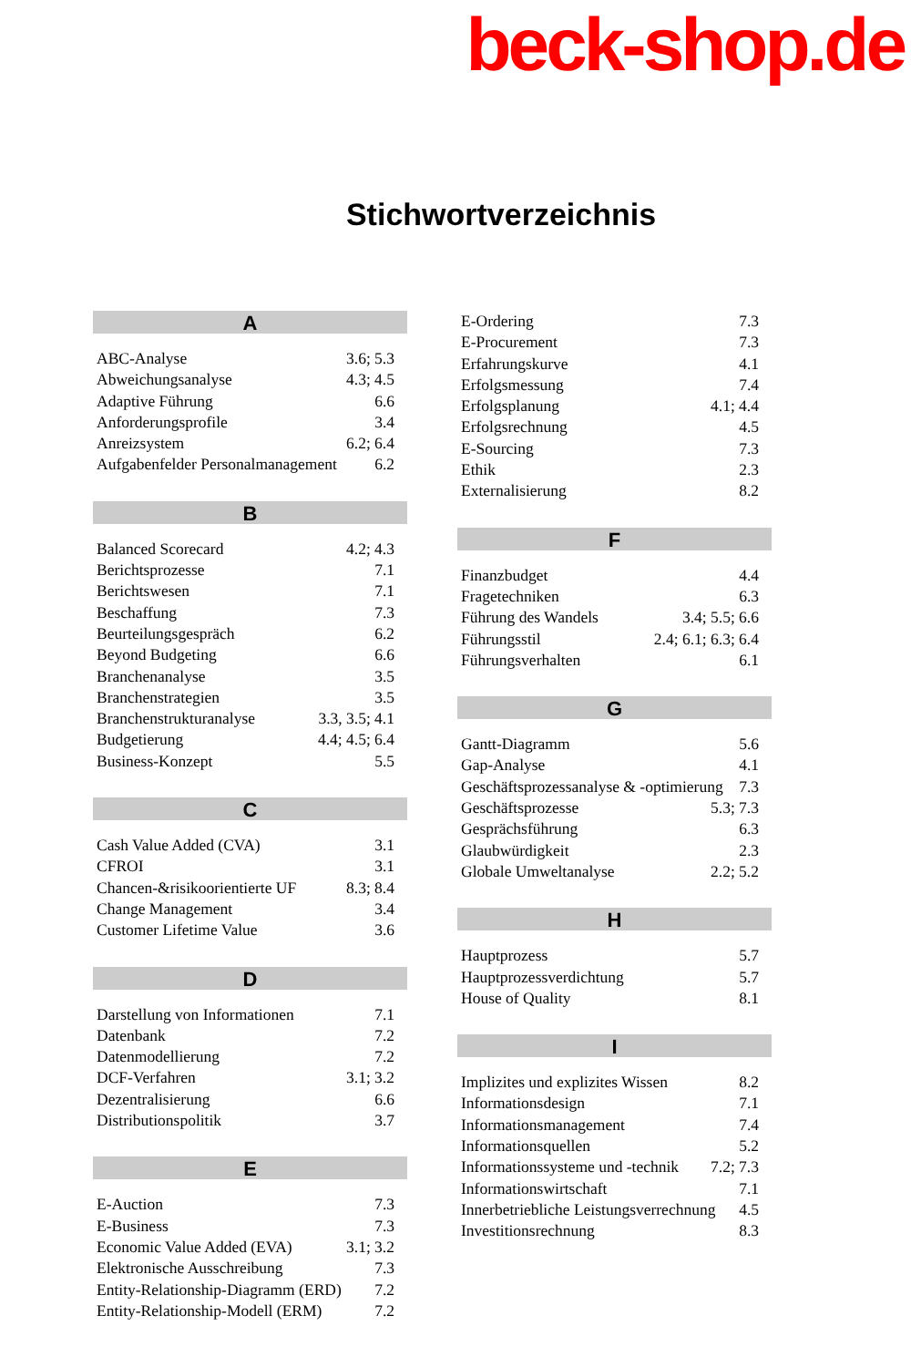beck-shop.de
Stichwortverzeichnis
A
ABC-Analyse 3.6; 5.3
Abweichungsanalyse 4.3; 4.5
Adaptive Führung 6.6
Anforderungsprofile 3.4
Anreizsystem 6.2; 6.4
Aufgabenfelder Personalmanagement 6.2
B
Balanced Scorecard 4.2; 4.3
Berichtsprozesse 7.1
Berichtswesen 7.1
Beschaffung 7.3
Beurteilungsgespräch 6.2
Beyond Budgeting 6.6
Branchenanalyse 3.5
Branchenstrategien 3.5
Branchenstrukturanalyse 3.3, 3.5; 4.1
Budgetierung 4.4; 4.5; 6.4
Business-Konzept 5.5
C
Cash Value Added (CVA) 3.1
CFROI 3.1
Chancen-&risikoorientierte UF 8.3; 8.4
Change Management 3.4
Customer Lifetime Value 3.6
D
Darstellung von Informationen 7.1
Datenbank 7.2
Datenmodellierung 7.2
DCF-Verfahren 3.1; 3.2
Dezentralisierung 6.6
Distributionspolitik 3.7
E
E-Auction 7.3
E-Business 7.3
Economic Value Added (EVA) 3.1; 3.2
Elektronische Ausschreibung 7.3
Entity-Relationship-Diagramm (ERD) 7.2
Entity-Relationship-Modell (ERM) 7.2
E-Ordering 7.3
E-Procurement 7.3
Erfahrungskurve 4.1
Erfolgsmessung 7.4
Erfolgsplanung 4.1; 4.4
Erfolgsrechnung 4.5
E-Sourcing 7.3
Ethik 2.3
Externalisierung 8.2
F
Finanzbudget 4.4
Fragetechniken 6.3
Führung des Wandels 3.4; 5.5; 6.6
Führungsstil 2.4; 6.1; 6.3; 6.4
Führungsverhalten 6.1
G
Gantt-Diagramm 5.6
Gap-Analyse 4.1
Geschäftsprozessanalyse & -optimierung 7.3
Geschäftsprozesse 5.3; 7.3
Gesprächsführung 6.3
Glaubwürdigkeit 2.3
Globale Umweltanalyse 2.2; 5.2
H
Hauptprozess 5.7
Hauptprozessverdichtung 5.7
House of Quality 8.1
I
Implizites und explizites Wissen 8.2
Informationsdesign 7.1
Informationsmanagement 7.4
Informationsquellen 5.2
Informationssysteme und -technik 7.2; 7.3
Informationswirtschaft 7.1
Innerbetriebliche Leistungsverrechnung 4.5
Investitionsrechnung 8.3